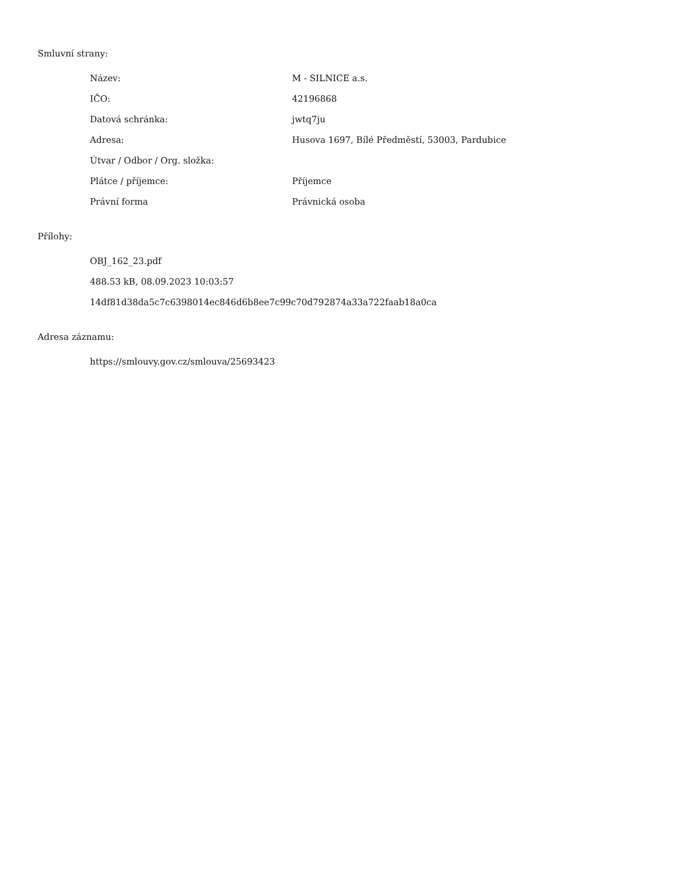Smluvní strany:
| Název: | M - SILNICE a.s. |
| IČO: | 42196868 |
| Datová schránka: | jwtq7ju |
| Adresa: | Husova 1697, Bílé Předměstí, 53003, Pardubice |
| Útvar / Odbor / Org. složka: | |
| Plátce / příjemce: | Příjemce |
| Právní forma | Právnická osoba |
Přílohy:
OBJ_162_23.pdf
488.53 kB, 08.09.2023 10:03:57
14df81d38da5c7c6398014ec846d6b8ee7c99c70d792874a33a722faab18a0ca
Adresa záznamu:
https://smlouvy.gov.cz/smlouva/25693423